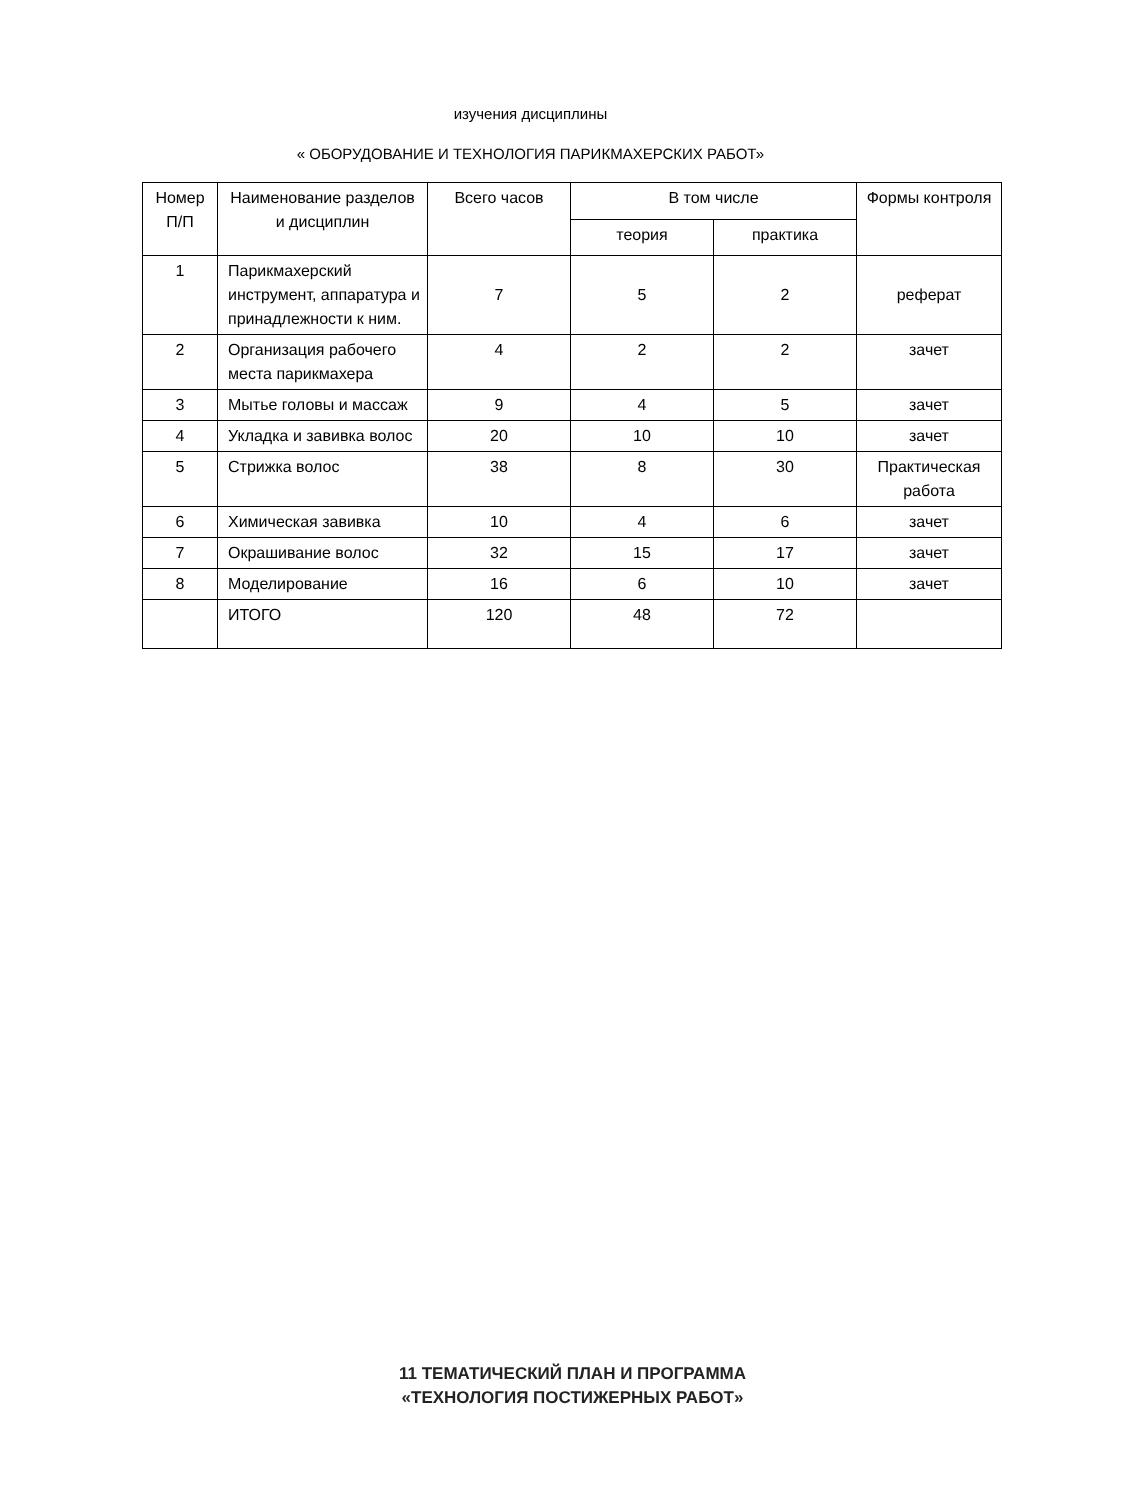изучения дисциплины
« ОБОРУДОВАНИЕ И ТЕХНОЛОГИЯ ПАРИКМАХЕРСКИХ РАБОТ»
| Номер П/П | Наименование разделов и дисциплин | Всего часов | В том числе | | Формы контроля |
| --- | --- | --- | --- | --- | --- |
| | | | теория | практика | |
| 1 | Парикмахерский инструмент, аппаратура и принадлежности к ним. | 7 | 5 | 2 | реферат |
| 2 | Организация рабочего места парикмахера | 4 | 2 | 2 | зачет |
| 3 | Мытье головы и массаж | 9 | 4 | 5 | зачет |
| 4 | Укладка и завивка волос | 20 | 10 | 10 | зачет |
| 5 | Стрижка волос | 38 | 8 | 30 | Практическая работа |
| 6 | Химическая завивка | 10 | 4 | 6 | зачет |
| 7 | Окрашивание волос | 32 | 15 | 17 | зачет |
| 8 | Моделирование | 16 | 6 | 10 | зачет |
| | ИТОГО | 120 | 48 | 72 | |
11 ТЕМАТИЧЕСКИЙ ПЛАН И ПРОГРАММА
«ТЕХНОЛОГИЯ ПОСТИЖЕРНЫХ РАБОТ»